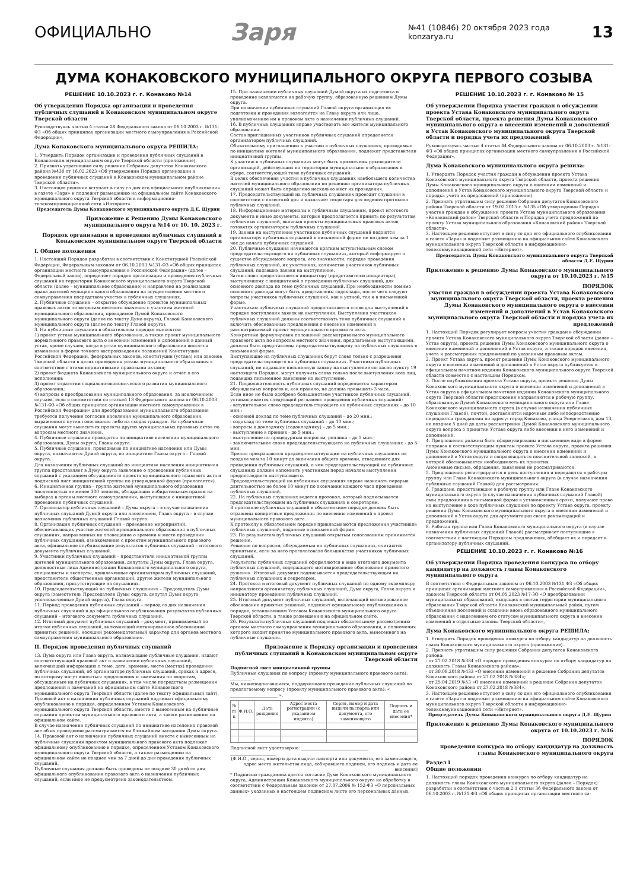ОФИЦИАЛЬНО
Заря
№41 (10846) 20 октября 2023 года
konzarya.ru
13
ДУМА КОНАКОВСКОГО МУНИЦИПАЛЬНОГО ОКРУГА ПЕРВОГО СОЗЫВА
РЕШЕНИЕ 10.10.2023 г. г. Конаково №14
Об утверждении Порядка организации и проведения публичных слушаний в Конаковском муниципальном округе Тверской области
Руководствуясь частью 4 статьи 28 Федерального закона от 06.10.2003 г. №131-ФЗ «Об общих принципах организации местного самоуправления в Российской Федерации»,
Дума Конаковского муниципального округа РЕШИЛА:
1. Утвердить Порядок организации и проведения публичных слушаний в Конаковском муниципальном округе Тверской области (приложение).
2. Признать утратившим силу решение Собрания депутатов Конаковского района №430 от 16.02.2023 «Об утверждении Порядка организации и проведения публичных слушаний в Конаковском муниципальном районе Тверской области».
3. Настоящее решение вступает в силу со дня его официального опубликования в газете «Заря» и подлежит размещению на официальном сайте Конаковского муниципального округа Тверской области в информационно-телекоммуникационной сети «Интернет».
Председатель Думы Конаковского муниципального округа Д.Е. Щурин
Приложение к Решению Думы Конаковского муниципального округа №14 от 10. 10. 2023 г.
Порядок организации и проведения публичных слушаний в Конаковском муниципальном округе Тверской области
I. Общие положения
1. Настоящий Порядок разработан в соответствии с Конституцией Российской Федерации, Федеральным законом от 06.10.2003 №131-ФЗ «Об общих принципах организации местного самоуправления в Российской Федерации» (далее – Федеральный закон), определяет порядок организации и проведения публичных слушаний на территории Конаковского муниципального округа Тверской области (далее – муниципальное образование) и направлено на реализацию права жителей муниципального образования на осуществление местного самоуправления посредством участия в публичных слушаниях.
2. Публичные слушания – открытое обсуждение проектов муниципальных правовых актов по вопросам местного значения с участием жителей муниципального образования, проводимое Думой Конаковского муниципального округа (далее по тексту Дума округа), Главой Конаковского муниципального округа (далее по тексту Главой округа).
3. На публичные слушания в обязательном порядке выносятся:
1) проект устава муниципального образования, а также проект муниципального нормативного правового акта о внесении изменений и дополнений в данный устав, кроме случаев, когда в устав муниципального образования вносятся изменения в форме точного воспроизведения положений Конституции Российской Федерации, федеральных законов, конституции (устава) или законов Тверской области в целях приведения устава муниципального образования в соответствие с этими нормативными правовыми актами;
2) проект бюджета Конаковского муниципального округа и отчет о его исполнении;
3) проект стратегии социально-экономического развития муниципального образования;
4) вопросы о преобразовании муниципального образования, за исключением случаев, если в соответствии со статьей 13 Федерального закона от 06.10.2003 №131-ФЗ «Об общих принципах организации местного самоуправления в Российской Федерации» для преобразования муниципального образования требуется получение согласия населения муниципального образования, выраженного путем голосования либо на сходах граждан. На публичные слушания могут выноситься проекты других муниципальных правовых актов по вопросам местного значения.
4. Публичные слушания проводятся по инициативе населения муниципального образования, Думы округа, Главы округа.
5. Публичные слушания, проводимые по инициативе населения или Думы округа, назначаются Думой округа, по инициативе Главы округа – Главой округа.
Для назначения публичных слушаний по инициативе населения инициативная группа представляет в Думу округа заявление о проведении публичных слушаний с указанием обсуждаемого проекта муниципального правового акта и подписной лист инициативной группы по утвержденной форме (прилагается).
6. Инициативная группа – группа жителей муниципального образования численностью не менее 300 человек, обладающих избирательным правом на выборах в органы местного самоуправления, выступившая с инициативой проведения публичных слушаний.
7. Организатор публичных слушаний – Думы округа – в случае назначения публичных слушаний Думой округа или населением, Глава округа – в случае назначения публичных слушаний Главой округа.
8. Организация публичных слушаний – проведение мероприятий, обеспечивающих участие жителей муниципального образования в публичных слушаниях, направленных на оповещение о времени и месте проведения публичных слушаний, ознакомление с проектом муниципального правового акта, официальное опубликование результатов публичных слушаний – итогового документа публичных слушаний.
9. Участники публичных слушаний – представители инициативной группы жителей муниципального образования, депутаты Думы округа, Глава округа, должностные лица Администрации Конаковского муниципального округа, специалисты и эксперты, привлеченные организатором публичных слушаний, представители общественных организаций, другие жители муниципального образования, присутствующие на слушаниях.
10. Председательствующий на публичных слушаниях – Председатель Думы округа (заместитель Председателя Думы округа, депутат Думы округа, уполномоченные Думой округа), Глава округа.
11. Период проведения публичных слушаний – период со дня назначения публичных слушаний и до официального опубликования результатов публичных слушаний – итогового документа публичных слушаний.
12. Итоговый документ публичных слушаний – документ, принимаемый по итогам публичных слушаний, включающий мотивированное обоснование принятых решений, носящий рекомендательный характер для органов местного самоуправления муниципального образования.
II. Порядок проведения публичных слушаний
13. Дума округа или Глава округа, назначающие публичные слушания, издают соответствующий правовой акт о назначении публичных слушаний, включающий информацию о теме, дате, времени, месте (местах) проведения публичных слушаний, об организаторе публичных слушаний, сроках и адресе, по которому могут вноситься предложения и замечания по вопросам, обсуждаемым на публичных слушаниях, в том числе посредством размещения предложений и замечаний на официальном сайте Конаковского муниципального округа Тверской области (далее по тексту официальный сайт).
Правовой акт о назначении публичных слушаний подлежит официальному опубликованию в порядке, определенном Уставом Конаковского муниципального округа Тверской области, вместе с вынесенным на публичные слушания проектом муниципального правового акта, а также размещению на официальном сайте.
В случае назначения публичных слушаний по инициативе населения правовой акт об их проведении рассматривается на ближайшем заседании Думы округа.
14. Правовой акт о назначении публичных слушаний вместе с вынесенным на публичные слушания проектом муниципального правового акта подлежат официальному опубликованию в порядке, определенном Уставом Конаковского муниципального округа Тверской области, а также размещению на официальном сайте не позднее чем за 7 дней до дня проведения публичных слушаний.
Публичные слушания должны быть проведены не позднее 30 дней со дня официального опубликования правового акта о назначении публичных слушаний, если иное не предусмотрено законодательством.
15. При назначении публичных слушаний Думой округа их подготовка и проведение возлагаются на рабочую группу, образованную решением Думы округа.
При назначении публичных слушаний Главой округа организация их подготовки и проведения возлагается на Главу округа или лицо, уполномоченное им в правовом акте о назначении публичных слушаний.
16. В публичных слушаниях вправе участвовать все жители муниципального образования.
Состав приглашенных участников публичных слушаний определяется организатором публичных слушаний.
Обязательному приглашению к участию в публичных слушаниях, проводимых по инициативе жителей муниципального образования, подлежат представители инициативной группы.
К участию в публичных слушаниях могут быть привлечены руководители организаций, действующих на территории муниципального образования в сфере, соответствующей теме публичных слушаний.
В целях обеспечения участия в публичных слушаниях наибольшего количества жителей муниципального образования по решению организатора публичных слушаний может быть определено несколько мест их проведения.
17. Председательствующий на публичных слушаниях проводит слушания в соответствии с повесткой дня и назначает секретаря для ведения протокола публичных слушаний.
18. Информационные материалы к публичным слушаниям, проект итогового документа и иные документы, которые предполагается принять по результатам публичных слушаний, включая проекты муниципальных правовых актов, готовятся организатором публичных слушаний.
19. Заявки на выступления участников публичных слушаний подаются организатору публичных слушаний в письменной форме не позднее чем за 1 час до начала публичных слушаний.
20. Публичные слушания начинаются кратким вступительным словом председательствующего на публичных слушаниях, который информирует о существе обсуждаемого вопроса, его значимости, порядке проведения публичных слушаний, их участниках, количестве участников публичных слушаний, подавших заявки на выступление.
Затем слово предоставляется инициатору (представителю инициатора), выступившему с инициативой о проведении публичных слушаний, для основного доклада по теме публичных слушаний. При необходимости помимо основного доклада могут быть представлены содоклады, после чего следуют вопросы участников публичных слушаний, как в устной, так и в письменной форме.
Участникам публичных слушаний предоставляется слово для выступлений в порядке поступления заявок на выступления. Выступления участников публичных слушаний должны соответствовать теме публичных слушаний и включать обоснованные предложения о внесении изменений в рассматриваемый проект муниципального правового акта.
Конкретные формулировки положений рассматриваемого муниципального правового акта по вопросам местного значения, предлагаемые выступающими, должны быть представлены председательствующему на публичных слушаниях в письменной форме.
Выступающие на публичных слушаниях берут слово только с разрешения председательствующего на публичных слушаниях. Участники публичных слушаний, не подавшие письменную заявку на выступление согласно пункту 19 настоящего Порядка, могут получить слово только после выступления всех лиц, подавших письменное заявление на выступление.
21. Продолжительность публичных слушаний определяется характером обсуждаемых вопросов и, как правило, не должна превышать 3 часа.
Если иное не было одобрено большинством участников публичных слушаний, устанавливается следующий регламент проведения публичных слушаний:
- вступительное слово председательствующего на публичных слушаниях – до 10 мин.;
- основной доклад по теме публичных слушаний – до 20 мин.;
- содоклад по теме публичных слушаний – до 10 мин.;
- вопросы к докладчику (содокладчику) – до 5 мин.;
- выступление в прениях - до 5 мин.;
- выступление по процедурным вопросам, реплика – до 5 мин.;
- заключительное слово председательствующего на публичных слушаниях – до 5 мин.
Прения прекращаются председательствующим на публичных слушаниях не позднее чем за 10 минут до окончания общего времени, отведенного для проведения публичных слушаний, о чем председательствующий на публичных слушаниях должен напомнить участникам перед началом выступления предпоследнего выступающего.
Председательствующий на публичных слушаниях вправе назначать перерыв длительностью не более 10 минут по окончании каждого часа проведения публичных слушаний.
22. На публичных слушаниях ведется протокол, который подписывается председательствующим на публичных слушаниях и секретарем.
В протоколе публичных слушаний в обязательном порядке должны быть отражены конкретные предложения по внесению изменений в проект муниципального правового акта.
К протоколу в обязательном порядке прикладываются предложения участников публичных слушаний, поданные в письменной форме.
23. По результатам публичных слушаний открытым голосованием принимается решение.
Решение по вопросам, обсуждаемым на публичных слушаниях, считаются принятыми, если за него проголосовало большинство участников публичных слушаний.
Результаты публичных слушаний оформляются в виде итогового документа публичных слушаний, содержащего мотивированное обоснование принятого рушения. Итоговый документ подписывается председательствующим на публичных слушаниях и секретарем.
24. Протокол и итоговый документ публичных слушаний по одному экземпляру направляются организатору публичных слушаний, Думе округа, Главе округа и инициатору проведения публичных слушаний.
25. Итоговый документ публичных слушаний, включающий мотивированное обоснование принятых решений, подлежит официальному опубликованию в порядке, установленном Уставом Конаковского муниципального округа Тверской области, а также размещению на официальном сайте.
26. Результаты публичных слушаний подлежат обязательному рассмотрению органом местного самоуправления муниципального образования, в полномочия которого входит принятие муниципального правового акта, вынесенного на публичные слушания.
Приложение к Порядку организации и проведения публичных слушаний в Конаковском муниципальном округе Тверской области
Подписной лист инициативной группы
Публичные слушания по вопросу (проекту муниципального правового акта): __________ .
Мы, нижеподписавшиеся, поддерживаем проведение публичных слушаний по предлагаемому вопросу (проекту муниципального правового акта): « ______________________ ».
| № п/п | Ф.И.О. | Дата рождения | Адрес места регистрации (с указанием индекса) | Серия, номер и дата выдачи паспорта или документа, его заменяющего | Подпись и дата ее внесения* |
| --- | --- | --- | --- | --- | --- |
Подписной лист удостоверяю: _______________________________
_____________________
(Ф.И.О., серия, номер и дата выдачи паспорта или документа, его заменяющего, адрес места жительства лица, собиравшего подписи, его подпись и дата ее внесения)
* Подписью гражданина дается согласие Думе Конаковского муниципального округа, Администрации Конаковского муниципального округа на обработку в соответствии с Федеральным законом от 27.07.2006 № 152-ФЗ «О персональных данных» указанных в настоящем подписном листе его персональных данных.
РЕШЕНИЕ 10.10.2023 г. г. Конаково № 15
Об утверждении Порядка участия граждан в обсуждении проекта Устава Конаковского муниципального округа Тверской области, проекта решения Думы Конаковского муниципального округа о внесении изменений и дополнений в Устав Конаковского муниципального округа Тверской области и порядка учета их предложений
Руководствуясь частью 4 статьи 44 Федерального закона от 06.10.2003 г. №131-ФЗ «Об общих принципах организации местного самоуправления в Российской Федерации»,
Дума Конаковского муниципального округа решила:
1. Утвердить Порядок участия граждан в обсуждении проекта Устава Конаковского муниципального округа Тверской области, проекта решения Думы Конаковского муниципального округа о внесении изменений и дополнений в Устав Конаковского муниципального округа Тверской области и порядка учета их предложений (приложение).
2. Признать утратившим силу решение Собрания депутатов Конаковского района Тверской области от 19.02.2015 г. №135 «Об утверждении Порядка участия граждан в обсуждении проекта Устава муниципального образования «Конаковский район» Тверской области и Порядка учета предложений по проекту Устава муниципального образования «Конаковский район» Тверской области».
3. Настоящее решение вступает в силу со дня его официального опубликования в газете «Заря» и подлежит размещению на официальном сайте Конаковского муниципального округа Тверской области в информационно-телекоммуникационной сети «Интернет».
Председатель Думы Конаковского муниципального округа Тверской области Д.Е. Щурин
Приложение к решению Думы Конаковского муниципального округа от 10.10.2023 г. №15
ПОРЯДОК
участия граждан в обсуждении проекта Устава Конаковского муниципального округа Тверской области, проекта решения Думы Конаковского муниципального округа о внесении изменений и дополнений в Устав Конаковского муниципального округа Тверской области и порядка учета их предложений
1. Настоящий Порядок регулирует вопросы участия граждан в обсуждении проекта Устава Конаковского муниципального округа Тверской области (далее – Устав округа), проекта решения Думы Конаковского муниципального округа о внесении изменений и дополнений в Устав округа, а также порядок внесения, учета и рассмотрения предложений по указанным правовым актам.
2. Проект Устава округа, проект решения Думы Конаковского муниципального округа о внесении изменений и дополнений в Устав округа публикуется в официальном печатном издании Конаковского муниципального округа Тверской области совместно с настоящим Порядком.
3. После опубликования проекта Устава округа, проекта решения Думы Конаковского муниципального округа о внесении изменений и дополнений в Устав округа в официальном печатном издании Конаковского муниципального округа Тверской области предложения направляются в рабочую группу, образованную Думой Конаковского муниципального округа или Главе Конаковского муниципального округа (в случае назначения публичных слушаний Главой), почтой, доставляются нарочным либо непосредственно передаются гражданами по адресу: город Конаково, улица Энергетиков, дом 13, не позднее 5 дней до даты рассмотрения Думой Конаковского муниципального округа вопроса о принятии Устава округа либо внесении в него изменений и дополнений.
4. Предложения должны быть сформулированы в письменном виде в форме поправок к соответствующим пунктам проекта Устава округа, проекта решения Думы Конаковского муниципального округа о внесении изменений и дополнений в Устав округа и сопровождаться пояснительной запиской, в которой обосновывается необходимость их принятия.
Анонимные письма, обращения, заявления не рассматриваются.
5. Предложения регистрируются в день поступления и передаются в рабочую группу или Главе Конаковского муниципального округа (в случае назначения публичных слушаний Главой) для рассмотрения.
6. Граждане, представившие в рабочую группу или Главе Конаковского муниципального округа (в случае назначения публичных слушаний Главой) свои предложения в письменной форме в установленные сроки, получают право на выступление в ходе публичных слушаний по проекту Устава округа, проекту решения Думы Конаковского муниципального округа о внесении изменений и дополнений в Устав округа для аргументации своих рекомендаций и предложений.
8. Рабочая группа или Глава Конаковского муниципального округа (в случае назначения публичных слушаний Главой) рассматривает поступившие в соответствии с настоящим Порядком предложения, обобщает их и передает в организатору публичных слушаний.
РЕШЕНИЕ 10.10.2023 г. г. Конаково №16
Об утверждении Порядка проведения конкурса по отбору кандидатур на должность главы Конаковского муниципального округа
В соответствии с Федеральным законом от 06.10.2003 №131 ФЗ «Об общих принципах организации местного самоуправления в Российской Федерации», законом Тверской области от 04.05.2023 №17-ЗО «О преобразовании муниципальных образований, входящих в состав территории муниципального образования Тверской области Конаковский муниципальный район, путем объединения поселений и создании вновь образованного муниципального образования с наделением его статусом муниципального округа и внесении изменений в отдельные законы Тверской области»,
Дума Конаковского муниципального округа РЕШИЛА:
1. Утвердить Порядок проведения конкурса по отбору кандидатур на должность главы Конаковского муниципального округа (приложение).
2. Признать утратившим силу решения Собрания депутатов Конаковского района:
- от 27.02.2018 №384 «О порядке проведения конкурса по отбору кандидатур на должность Главы Конаковского района»;
- от 30.08.2018 №433 «О внесении изменений в решение Собрания депутатов Конаковского района от 27.02.2018 №384»;
- от 25.04.2019 №53 «О внесении изменений в решение Собрания депутатов Конаковского района от 27.02.2018 №384».
3. Настоящее решение вступает в силу со дня его официального опубликования в газете «Заря» и подлежит размещению на официальном сайте Конаковского муниципального округа Тверской области в информационно-телекоммуникационной сети «Интернет».
Председатель Думы Конаковского муниципального округа Д.Е. Щурин
Приложение к решению Думы Конаковского муниципального округа от 10.10.2023 г. №16
ПОРЯДОК
проведения конкурса по отбору кандидатур на должность главы Конаковского муниципального округа
Раздел I
Общие положения
1. Настоящий порядок проведения конкурса по отбору кандидатур на должность главы Конаковского муниципального округа (далее – Порядок) разработан в соответствии с частью 2.1 статьи 36 Федерального закона от 06.10.2003 г. №131-ФЗ «Об общих принципах организации местного са-